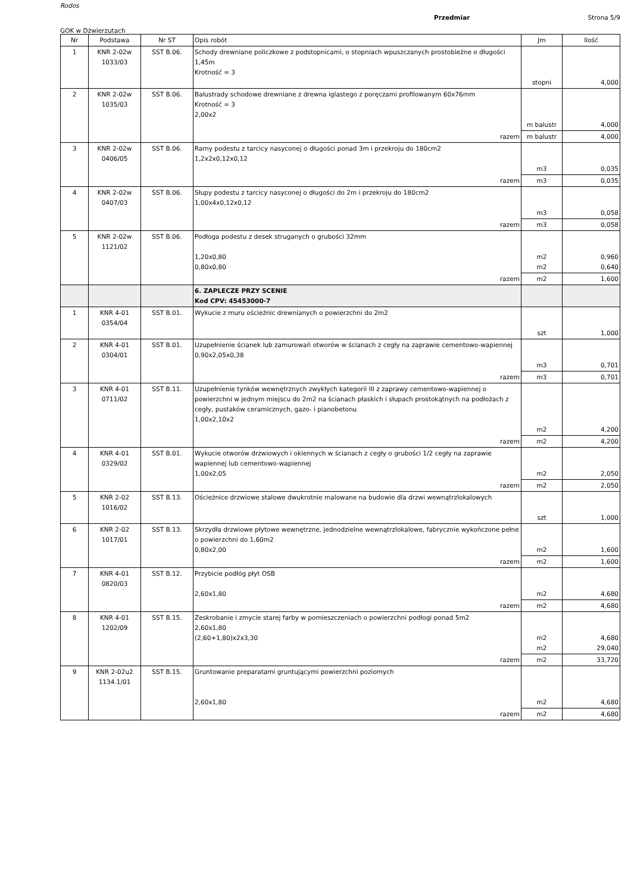Rodos
Przedmiar Strona 5/9
GOK w Dżwierzutach
| Nr | Podstawa | Nr ST | Opis robót | Jm | Ilość |
| --- | --- | --- | --- | --- | --- |
| 1 | KNR 2-02w 1033/03 | SST B.06. | Schody drewniane policzkowe z podstopnicami, o stopniach wpuszczanych prostobieżne o długości 1,45m Krotność = 3 | stopni | 4,000 |
| 2 | KNR 2-02w 1035/03 | SST B.06. | Balustrady schodowe drewniane z drewna iglastego z poręczami profilowanym 60x76mm Krotność = 3 2,00x2 | m balustr | 4,000 |
| | | | razem | m balustr | 4,000 |
| 3 | KNR 2-02w 0406/05 | SST B.06. | Ramy podestu z tarcicy nasyconej o długości ponad 3m i przekroju do 180cm2 1,2x2x0,12x0,12 | m3 | 0,035 |
| | | | razem | m3 | 0,035 |
| 4 | KNR 2-02w 0407/03 | SST B.06. | Słupy podestu z tarcicy nasyconej o długości do 2m i przekroju do 180cm2 1,00x4x0,12x0,12 | m3 | 0,058 |
| | | | razem | m3 | 0,058 |
| 5 | KNR 2-02w 1121/02 | SST B.06. | Podłoga podestu z desek struganych o grubości 32mm 1,20x0,80 0,80x0,80 | m2 m2 | 0,960 0,640 |
| | | | razem | m2 | 1,600 |
| | | | 6. ZAPLECZE PRZY SCENIE Kod CPV: 45453000-7 | | |
| 1 | KNR 4-01 0354/04 | SST B.01. | Wykucie z muru ościeżnic drewnianych o powierzchni do 2m2 | szt | 1,000 |
| 2 | KNR 4-01 0304/01 | SST B.01. | Uzupełnienie ścianek lub zamurowań otworów w ścianach z cegły na zaprawie cementowo-wapiennej 0,90x2,05x0,38 | m3 | 0,701 |
| | | | razem | m3 | 0,701 |
| 3 | KNR 4-01 0711/02 | SST B.11. | Uzupełnienie tynków wewnętrznych zwykłych kategorii III z zaprawy cementowo-wapiennej o powierzchni w jednym miejscu do 2m2 na ścianach płaskich i słupach prostokątnych na podłożach z cegły, pustaków ceramicznych, gazo- i pianobetonu 1,00x2,10x2 | m2 | 4,200 |
| | | | razem | m2 | 4,200 |
| 4 | KNR 4-01 0329/02 | SST B.01. | Wykucie otworów drzwiowych i okiennych w ścianach z cegły o grubości 1/2 cegły na zaprawie wapiennej lub cementowo-wapiennej 1,00x2,05 | m2 | 2,050 |
| | | | razem | m2 | 2,050 |
| 5 | KNR 2-02 1016/02 | SST B.13. | Ościeżnice drzwiowe stalowe dwukrotnie malowane na budowie dla drzwi wewnątrzlokalowych | szt | 1,000 |
| 6 | KNR 2-02 1017/01 | SST B.13. | Skrzydła drzwiowe płytowe wewnętrzne, jednodzielne wewnątrzlokalowe, fabrycznie wykończone pełne o powierzchni do 1,60m2 0,80x2,00 | m2 | 1,600 |
| | | | razem | m2 | 1,600 |
| 7 | KNR 4-01 0820/03 | SST B.12. | Przybicie podłóg płyt OSB 2,60x1,80 | m2 | 4,680 |
| | | | razem | m2 | 4,680 |
| 8 | KNR 4-01 1202/09 | SST B.15. | Zeskrobanie i zmycie starej farby w pomieszczeniach o powierzchni podłogi ponad 5m2 2,60x1,80 (2,60+1,80)x2x3,30 | m2 m2 | 4,680 29,040 |
| | | | razem | m2 | 33,720 |
| 9 | KNR 2-02u2 1134.1/01 | SST B.15. | Gruntowanie preparatami gruntującymi powierzchni poziomych 2,60x1,80 | m2 | 4,680 |
| | | | razem | m2 | 4,680 |